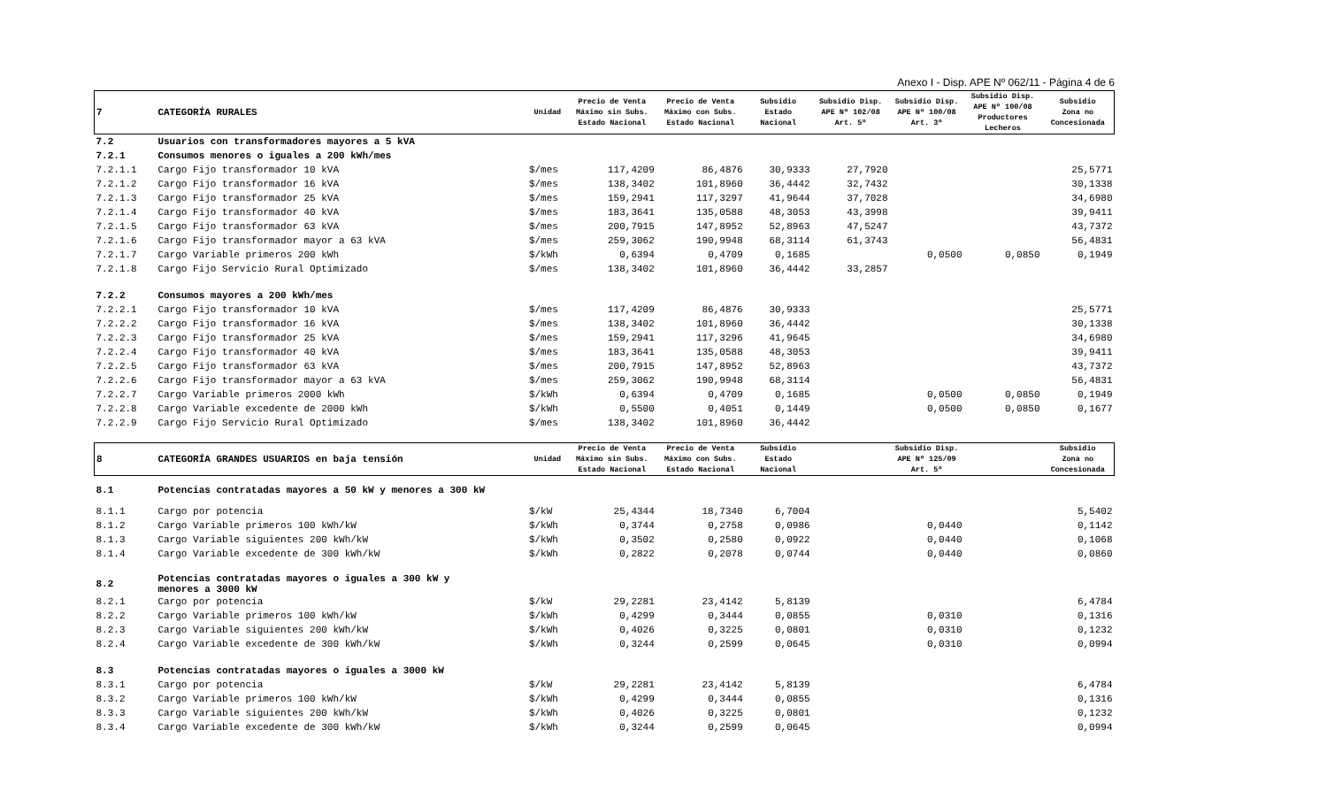Anexo I - Disp. APE Nº 062/11 - Página 4 de 6
| 7 | CATEGORÍA RURALES | Unidad | Precio de Venta Máximo sin Subs. Estado Nacional | Precio de Venta Máximo con Subs. Estado Nacional | Subsidio Estado Nacional | Subsidio Disp. APE Nº 102/08 Art. 5º | Subsidio Disp. APE Nº 100/08 Art. 3º | Subsidio Disp. APE Nº 100/08 Productores Lecheros | Subsidio Zona no Concesionada |
| 7.2 | Usuarios con transformadores mayores a 5 kVA | | | | | | | | |
| 7.2.1 | Consumos menores o iguales a 200 kWh/mes | | | | | | | | |
| 7.2.1.1 | Cargo Fijo transformador 10 kVA | $/mes | 117,4209 | 86,4876 | 30,9333 | 27,7920 | | | 25,5771 |
| 7.2.1.2 | Cargo Fijo transformador 16 kVA | $/mes | 138,3402 | 101,8960 | 36,4442 | 32,7432 | | | 30,1338 |
| 7.2.1.3 | Cargo Fijo transformador 25 kVA | $/mes | 159,2941 | 117,3297 | 41,9644 | 37,7028 | | | 34,6980 |
| 7.2.1.4 | Cargo Fijo transformador 40 kVA | $/mes | 183,3641 | 135,0588 | 48,3053 | 43,3998 | | | 39,9411 |
| 7.2.1.5 | Cargo Fijo transformador 63 kVA | $/mes | 200,7915 | 147,8952 | 52,8963 | 47,5247 | | | 43,7372 |
| 7.2.1.6 | Cargo Fijo transformador mayor a 63 kVA | $/mes | 259,3062 | 190,9948 | 68,3114 | 61,3743 | | | 56,4831 |
| 7.2.1.7 | Cargo Variable primeros 200 kWh | $/kWh | 0,6394 | 0,4709 | 0,1685 | | 0,0500 | 0,0850 | 0,1949 |
| 7.2.1.8 | Cargo Fijo Servicio Rural Optimizado | $/mes | 138,3402 | 101,8960 | 36,4442 | 33,2857 | | | |
| 7.2.2 | Consumos mayores a 200 kWh/mes | | | | | | | | |
| 7.2.2.1 | Cargo Fijo transformador 10 kVA | $/mes | 117,4209 | 86,4876 | 30,9333 | | | | 25,5771 |
| 7.2.2.2 | Cargo Fijo transformador 16 kVA | $/mes | 138,3402 | 101,8960 | 36,4442 | | | | 30,1338 |
| 7.2.2.3 | Cargo Fijo transformador 25 kVA | $/mes | 159,2941 | 117,3296 | 41,9645 | | | | 34,6980 |
| 7.2.2.4 | Cargo Fijo transformador 40 kVA | $/mes | 183,3641 | 135,0588 | 48,3053 | | | | 39,9411 |
| 7.2.2.5 | Cargo Fijo transformador 63 kVA | $/mes | 200,7915 | 147,8952 | 52,8963 | | | | 43,7372 |
| 7.2.2.6 | Cargo Fijo transformador mayor a 63 kVA | $/mes | 259,3062 | 190,9948 | 68,3114 | | | | 56,4831 |
| 7.2.2.7 | Cargo Variable primeros 2000 kWh | $/kWh | 0,6394 | 0,4709 | 0,1685 | | 0,0500 | 0,0850 | 0,1949 |
| 7.2.2.8 | Cargo Variable excedente de 2000 kWh | $/kWh | 0,5500 | 0,4051 | 0,1449 | | 0,0500 | 0,0850 | 0,1677 |
| 7.2.2.9 | Cargo Fijo Servicio Rural Optimizado | $/mes | 138,3402 | 101,8960 | 36,4442 | | | | |
| 8 | CATEGORÍA GRANDES USUARIOS en baja tensión | Unidad | Precio de Venta Máximo sin Subs. Estado Nacional | Precio de Venta Máximo con Subs. Estado Nacional | Subsidio Estado Nacional | | Subsidio Disp. APE Nº 125/09 Art. 5º | | Subsidio Zona no Concesionada |
| 8.1 | Potencias contratadas mayores a 50 kW y menores a 300 kW | | | | | | | | |
| 8.1.1 | Cargo por potencia | $/kW | 25,4344 | 18,7340 | 6,7004 | | | | 5,5402 |
| 8.1.2 | Cargo Variable primeros 100 kWh/kW | $/kWh | 0,3744 | 0,2758 | 0,0986 | | 0,0440 | | 0,1142 |
| 8.1.3 | Cargo Variable siguientes 200 kWh/kW | $/kWh | 0,3502 | 0,2580 | 0,0922 | | 0,0440 | | 0,1068 |
| 8.1.4 | Cargo Variable excedente de 300 kWh/kW | $/kWh | 0,2822 | 0,2078 | 0,0744 | | 0,0440 | | 0,0860 |
| 8.2 | Potencias contratadas mayores o iguales a 300 kW y menores a 3000 kW | | | | | | | | |
| 8.2.1 | Cargo por potencia | $/kW | 29,2281 | 23,4142 | 5,8139 | | | | 6,4784 |
| 8.2.2 | Cargo Variable primeros 100 kWh/kW | $/kWh | 0,4299 | 0,3444 | 0,0855 | | 0,0310 | | 0,1316 |
| 8.2.3 | Cargo Variable siguientes 200 kWh/kW | $/kWh | 0,4026 | 0,3225 | 0,0801 | | 0,0310 | | 0,1232 |
| 8.2.4 | Cargo Variable excedente de 300 kWh/kW | $/kWh | 0,3244 | 0,2599 | 0,0645 | | 0,0310 | | 0,0994 |
| 8.3 | Potencias contratadas mayores o iguales a 3000 kW | | | | | | | | |
| 8.3.1 | Cargo por potencia | $/kW | 29,2281 | 23,4142 | 5,8139 | | | | 6,4784 |
| 8.3.2 | Cargo Variable primeros 100 kWh/kW | $/kWh | 0,4299 | 0,3444 | 0,0855 | | | | 0,1316 |
| 8.3.3 | Cargo Variable siguientes 200 kWh/kW | $/kWh | 0,4026 | 0,3225 | 0,0801 | | | | 0,1232 |
| 8.3.4 | Cargo Variable excedente de 300 kWh/kW | $/kWh | 0,3244 | 0,2599 | 0,0645 | | | | 0,0994 |